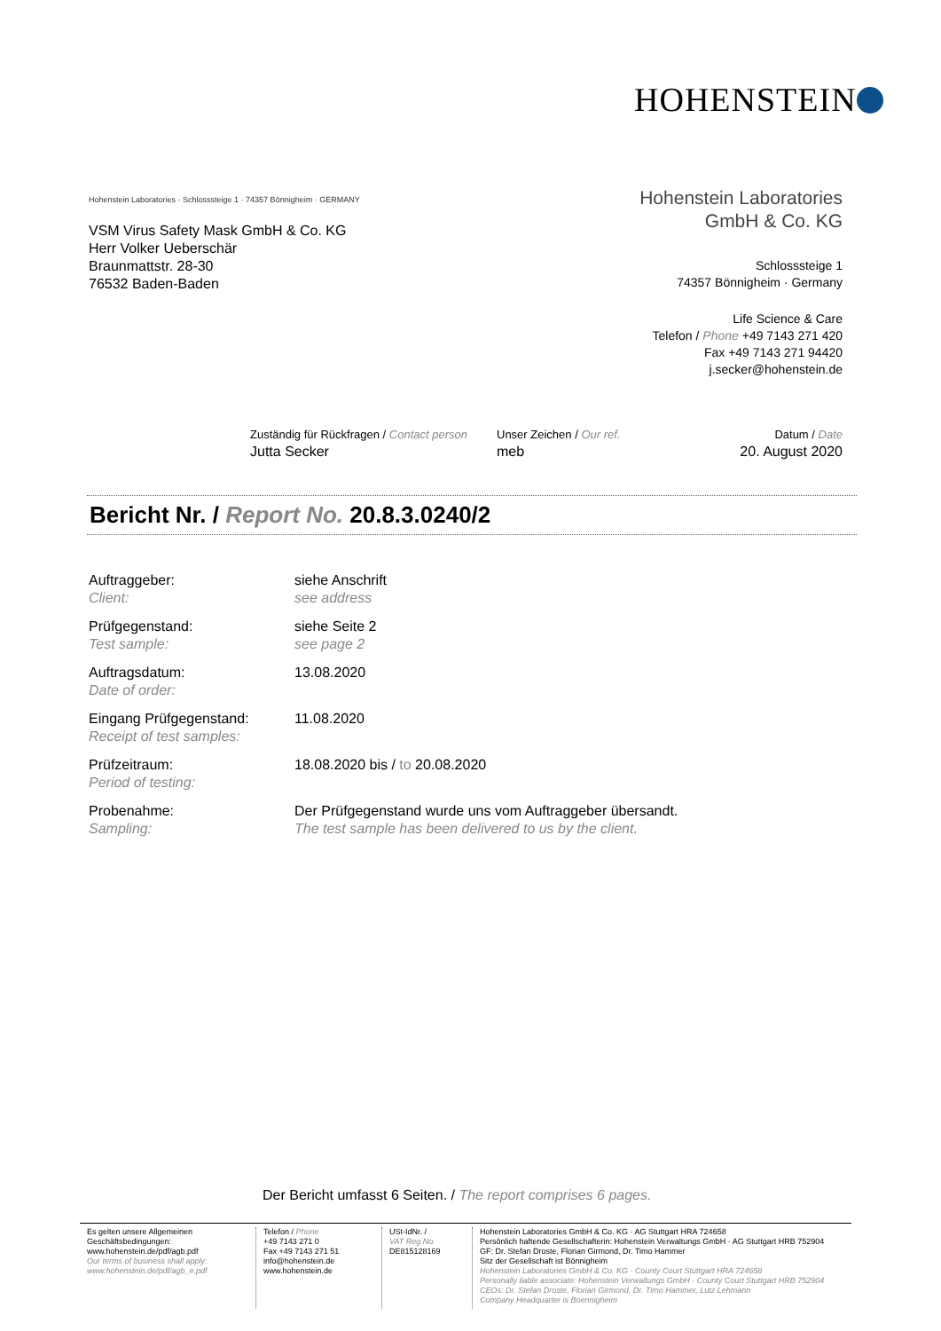HOHENSTEIN
Hohenstein Laboratories · Schlosssteige 1 · 74357 Bönnigheim · GERMANY
VSM Virus Safety Mask GmbH & Co. KG
Herr Volker Ueberschär
Braunmattstr. 28-30
76532 Baden-Baden
Hohenstein Laboratories
GmbH & Co. KG
Schlosssteige 1
74357 Bönnigheim · Germany
Life Science & Care
Telefon / Phone +49 7143 271 420
Fax +49 7143 271 94420
j.secker@hohenstein.de
Zuständig für Rückfragen / Contact person
Jutta Secker
Unser Zeichen / Our ref.
meb
Datum / Date
20. August 2020
Bericht Nr. / Report No. 20.8.3.0240/2
Auftraggeber:
Client:
siehe Anschrift
see address
Prüfgegenstand:
Test sample:
siehe Seite 2
see page 2
Auftragsdatum:
Date of order:
13.08.2020
Eingang Prüfgegenstand:
Receipt of test samples:
11.08.2020
Prüfzeitraum:
Period of testing:
18.08.2020 bis / to 20.08.2020
Probenahme:
Sampling:
Der Prüfgegenstand wurde uns vom Auftraggeber übersandt.
The test sample has been delivered to us by the client.
Der Bericht umfasst 6 Seiten. / The report comprises 6 pages.
Es gelten unsere Allgemeinen Geschäftsbedingungen:
www.hohenstein.de/pdf/agb.pdf
Our terms of business shall apply:
www.hohenstein.de/pdf/agb_e.pdf
Telefon / Phone
+49 7143 271 0
Fax +49 7143 271 51
info@hohenstein.de
www.hohenstein.de
USt-IdNr. /
VAT Reg No.
DE815128169
Hohenstein Laboratories GmbH & Co. KG · AG Stuttgart HRA 724658
Persönlich haftende Gesellschafterin: Hohenstein Verwaltungs GmbH · AG Stuttgart HRB 752904
GF: Dr. Stefan Droste, Florian Girmond, Dr. Timo Hammer
Sitz der Gesellschaft ist Bönnigheim
Hohenstein Laboratories GmbH & Co. KG · County Court Stuttgart HRA 724658
Personally liable associate: Hohenstein Verwaltungs GmbH · County Court Stuttgart HRB 752904
CEOs: Dr. Stefan Droste, Florian Girmond, Dr. Timo Hammer, Lutz Lehmann
Company Headquarter is Boennigheim